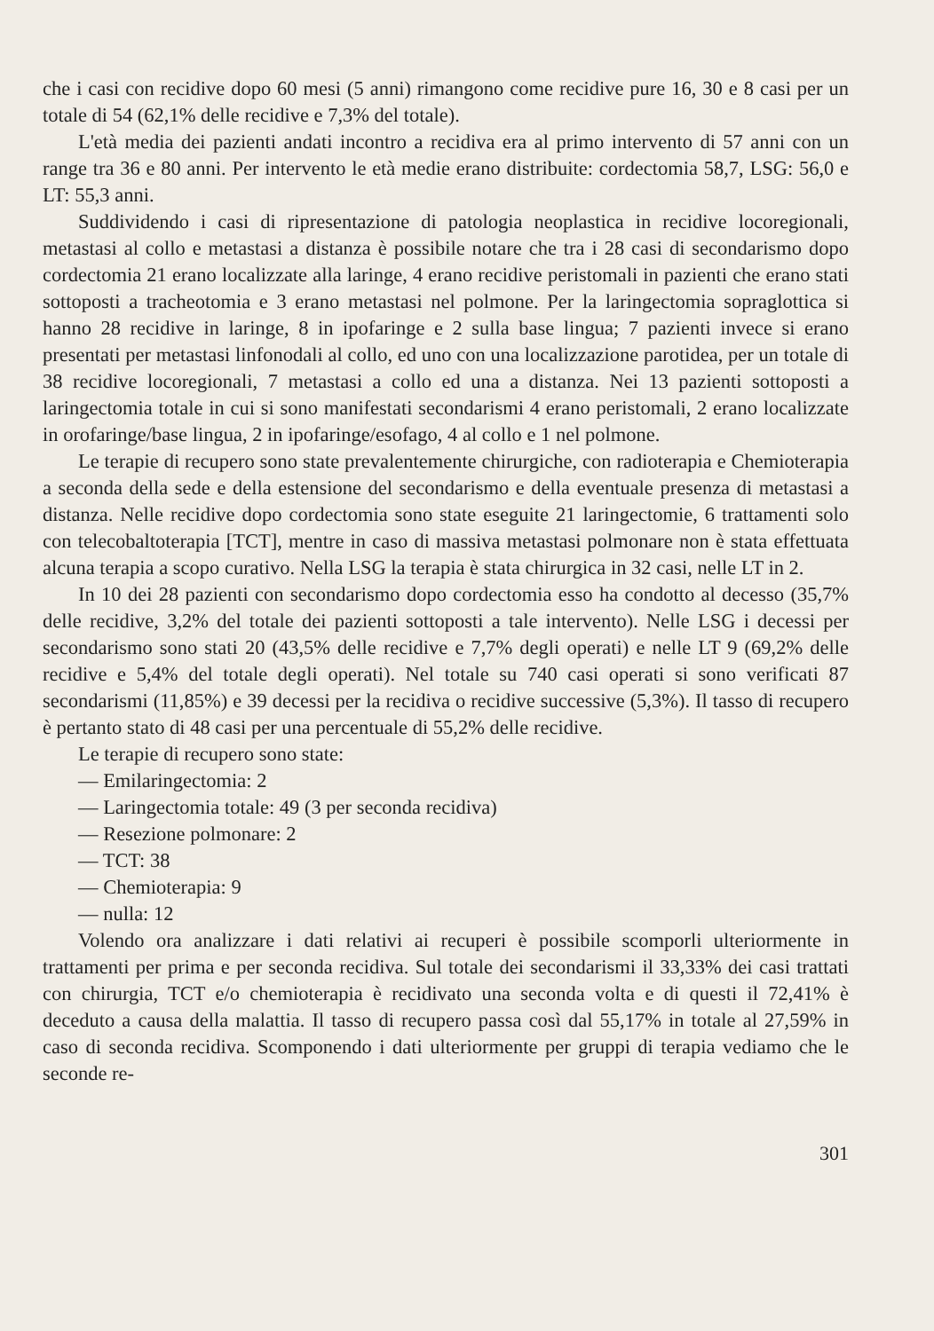che i casi con recidive dopo 60 mesi (5 anni) rimangono come recidive pure 16, 30 e 8 casi per un totale di 54 (62,1% delle recidive e 7,3% del totale).
L'età media dei pazienti andati incontro a recidiva era al primo intervento di 57 anni con un range tra 36 e 80 anni. Per intervento le età medie erano distribuite: cordectomia 58,7, LSG: 56,0 e LT: 55,3 anni.
Suddividendo i casi di ripresentazione di patologia neoplastica in recidive locoregionali, metastasi al collo e metastasi a distanza è possibile notare che tra i 28 casi di secondarismo dopo cordectomia 21 erano localizzate alla laringe, 4 erano recidive peristomali in pazienti che erano stati sottoposti a tracheotomia e 3 erano metastasi nel polmone. Per la laringectomia sopraglottica si hanno 28 recidive in laringe, 8 in ipofaringe e 2 sulla base lingua; 7 pazienti invece si erano presentati per metastasi linfonodali al collo, ed uno con una localizzazione parotidea, per un totale di 38 recidive locoregionali, 7 metastasi a collo ed una a distanza. Nei 13 pazienti sottoposti a laringectomia totale in cui si sono manifestati secondarismi 4 erano peristomali, 2 erano localizzate in orofaringe/base lingua, 2 in ipofaringe/esofago, 4 al collo e 1 nel polmone.
Le terapie di recupero sono state prevalentemente chirurgiche, con radioterapia e Chemioterapia a seconda della sede e della estensione del secondarismo e della eventuale presenza di metastasi a distanza. Nelle recidive dopo cordectomia sono state eseguite 21 laringectomie, 6 trattamenti solo con telecobaltoterapia [TCT], mentre in caso di massiva metastasi polmonare non è stata effettuata alcuna terapia a scopo curativo. Nella LSG la terapia è stata chirurgica in 32 casi, nelle LT in 2.
In 10 dei 28 pazienti con secondarismo dopo cordectomia esso ha condotto al decesso (35,7% delle recidive, 3,2% del totale dei pazienti sottoposti a tale intervento). Nelle LSG i decessi per secondarismo sono stati 20 (43,5% delle recidive e 7,7% degli operati) e nelle LT 9 (69,2% delle recidive e 5,4% del totale degli operati). Nel totale su 740 casi operati si sono verificati 87 secondarismi (11,85%) e 39 decessi per la recidiva o recidive successive (5,3%). Il tasso di recupero è pertanto stato di 48 casi per una percentuale di 55,2% delle recidive.
Le terapie di recupero sono state:
— Emilaringectomia: 2
— Laringectomia totale: 49 (3 per seconda recidiva)
— Resezione polmonare: 2
— TCT: 38
— Chemioterapia: 9
— nulla: 12
Volendo ora analizzare i dati relativi ai recuperi è possibile scomporli ulteriormente in trattamenti per prima e per seconda recidiva. Sul totale dei secondarismi il 33,33% dei casi trattati con chirurgia, TCT e/o chemioterapia è recidivato una seconda volta e di questi il 72,41% è deceduto a causa della malattia. Il tasso di recupero passa così dal 55,17% in totale al 27,59% in caso di seconda recidiva. Scomponendo i dati ulteriormente per gruppi di terapia vediamo che le seconde re-
301